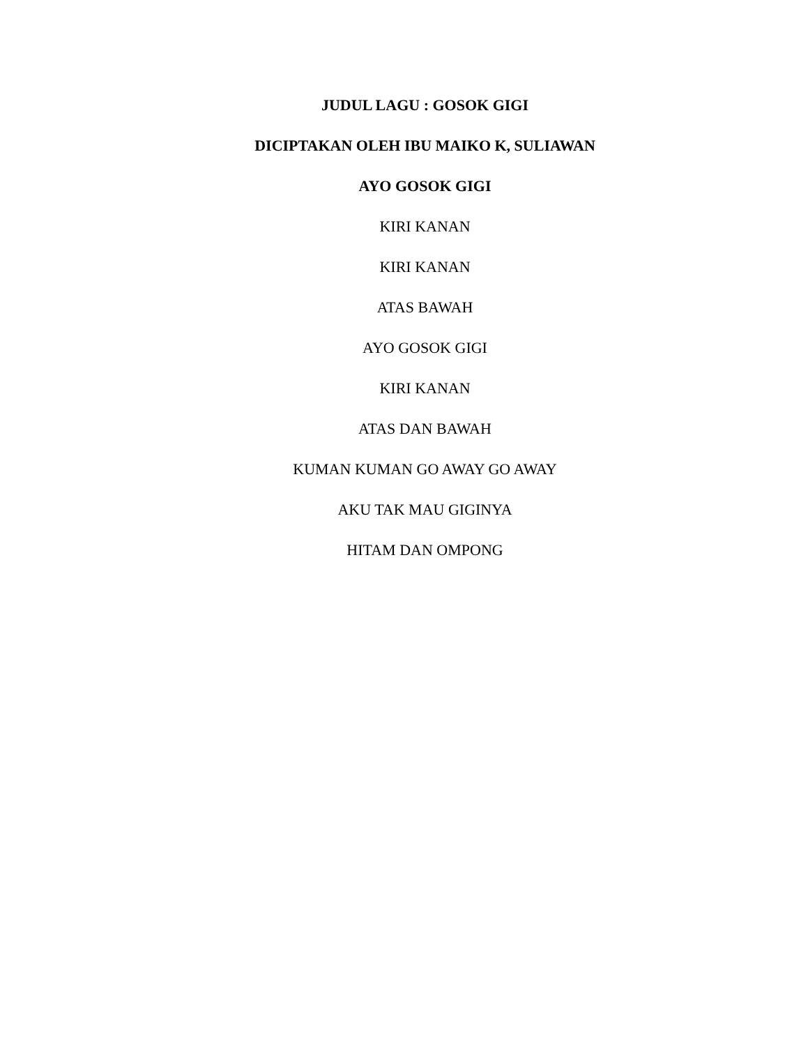JUDUL LAGU : GOSOK GIGI
DICIPTAKAN OLEH IBU MAIKO K, SULIAWAN
AYO GOSOK GIGI
KIRI KANAN
KIRI KANAN
ATAS BAWAH
AYO GOSOK GIGI
KIRI KANAN
ATAS DAN BAWAH
KUMAN KUMAN GO AWAY GO AWAY
AKU TAK MAU GIGINYA
HITAM DAN OMPONG